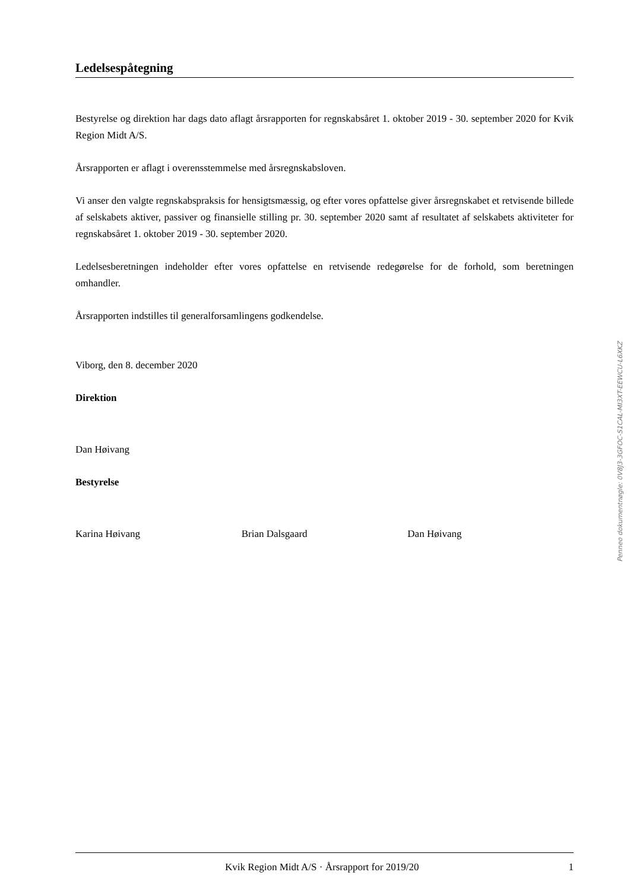Ledelsespåtegning
Bestyrelse og direktion har dags dato aflagt årsrapporten for regnskabsåret 1. oktober 2019 - 30. september 2020 for Kvik Region Midt A/S.
Årsrapporten er aflagt i overensstemmelse med årsregnskabsloven.
Vi anser den valgte regnskabspraksis for hensigtsmæssig, og efter vores opfattelse giver årsregnskabet et retvisende billede af selskabets aktiver, passiver og finansielle stilling pr. 30. september 2020 samt af resultatet af selskabets aktiviteter for regnskabsåret 1. oktober 2019 - 30. september 2020.
Ledelsesberetningen indeholder efter vores opfattelse en retvisende redegørelse for de forhold, som beretningen omhandler.
Årsrapporten indstilles til generalforsamlingens godkendelse.
Viborg, den 8. december 2020
Direktion
Dan Høivang
Bestyrelse
Karina Høivang Brian Dalsgaard Dan Høivang
Penneo dokumentnøgle: 0V8J3-3GFOC-S1CAL-MI3XT-EEWCU-L6XKZ
Kvik Region Midt A/S · Årsrapport for 2019/20
1